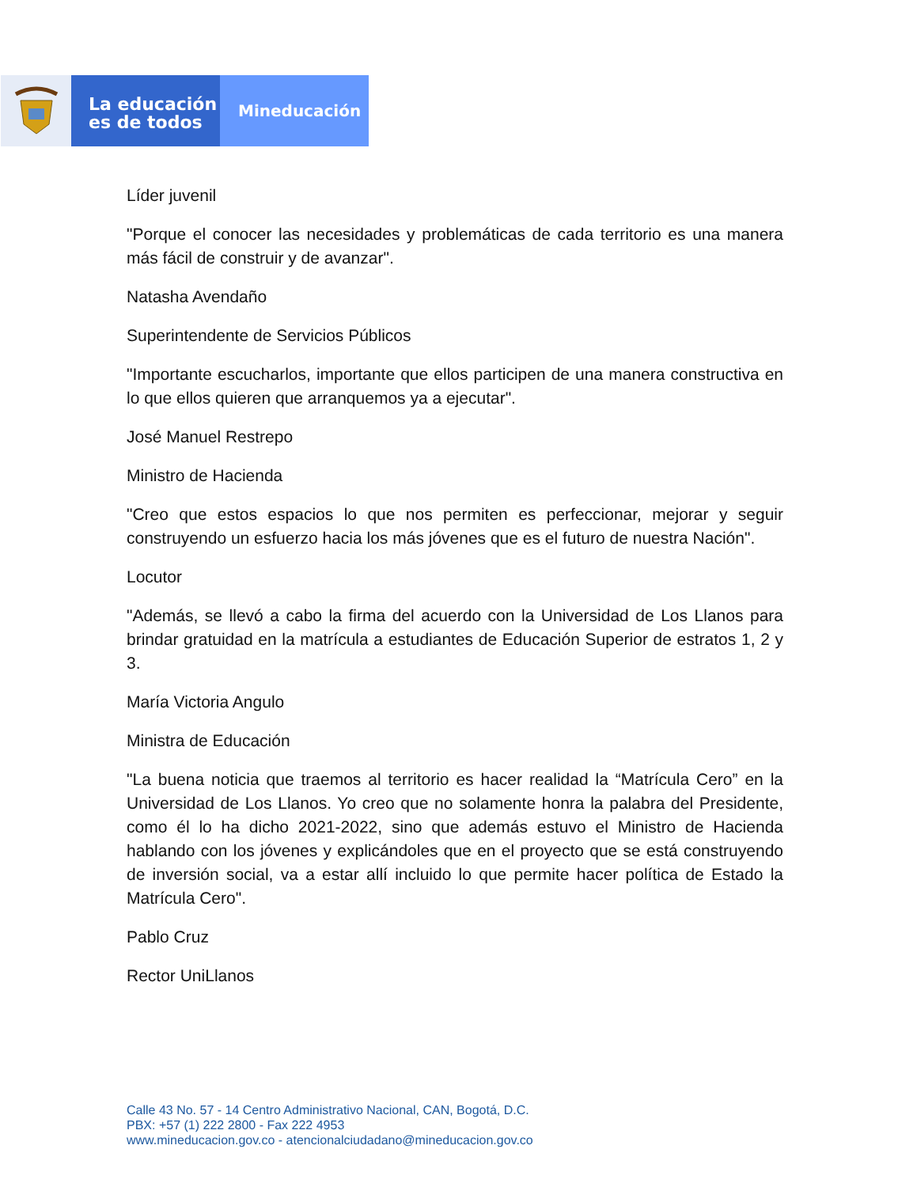La educación
es de todos
Mineducación
Líder juvenil
"Porque el conocer las necesidades y problemáticas de cada territorio es una manera más fácil de construir y de avanzar".
Natasha Avendaño
Superintendente de Servicios Públicos
"Importante escucharlos, importante que ellos participen de una manera constructiva en lo que ellos quieren que arranquemos ya a ejecutar".
José Manuel Restrepo
Ministro de Hacienda
"Creo que estos espacios lo que nos permiten es perfeccionar, mejorar y seguir construyendo un esfuerzo hacia los más jóvenes que es el futuro de nuestra Nación".
Locutor
"Además, se llevó a cabo la firma del acuerdo con la Universidad de Los Llanos para brindar gratuidad en la matrícula a estudiantes de Educación Superior de estratos 1, 2 y 3.
María Victoria Angulo
Ministra de Educación
"La buena noticia que traemos al territorio es hacer realidad la “Matrícula Cero” en la Universidad de Los Llanos. Yo creo que no solamente honra la palabra del Presidente, como él lo ha dicho 2021-2022, sino que además estuvo el Ministro de Hacienda hablando con los jóvenes y explicándoles que en el proyecto que se está construyendo de inversión social, va a estar allí incluido lo que permite hacer política de Estado la Matrícula Cero".
Pablo Cruz
Rector UniLlanos
Calle 43 No. 57 - 14 Centro Administrativo Nacional, CAN, Bogotá, D.C.
PBX: +57 (1) 222 2800 - Fax 222 4953
www.mineducacion.gov.co - atencionalciudadano@mineducacion.gov.co